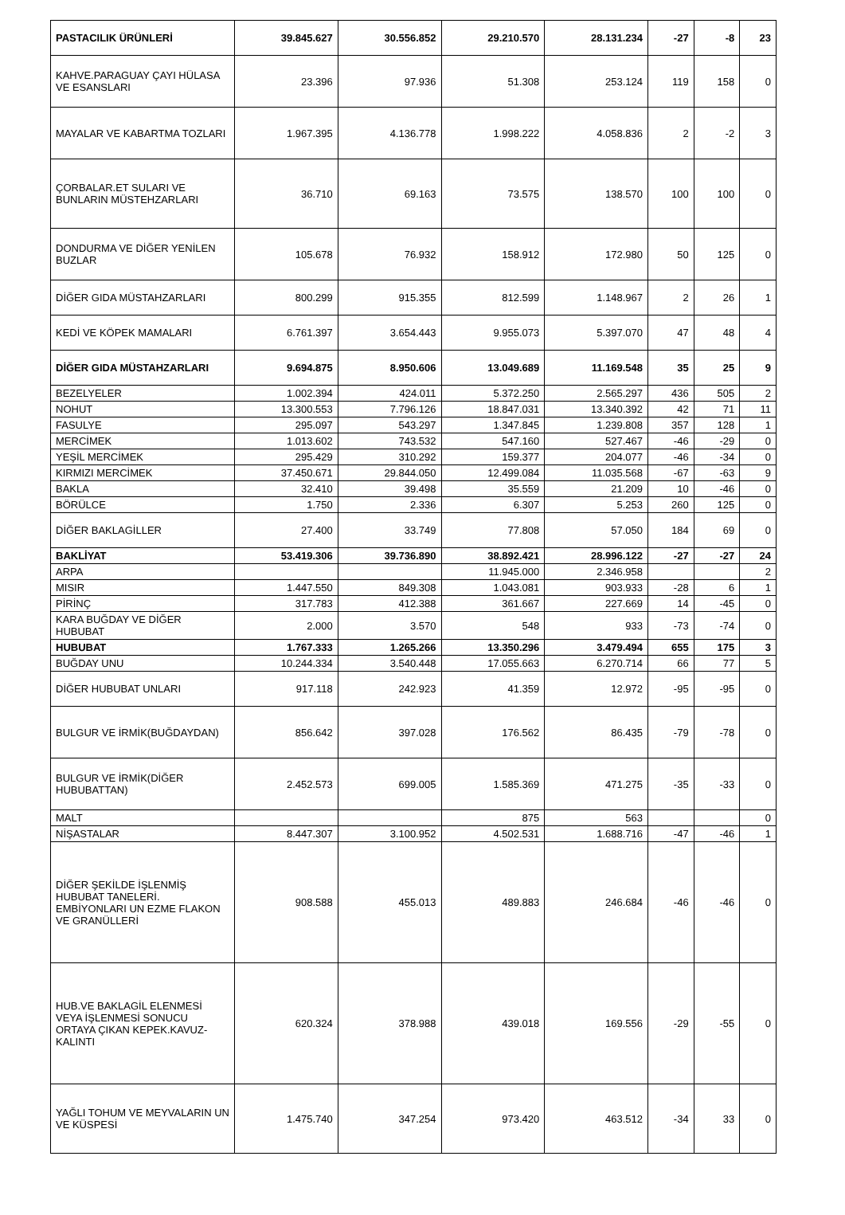| PASTACILIK ÜRÜNLERİ | 39.845.627 | 30.556.852 | 29.210.570 | 28.131.234 | -27 | -8 | 23 |
| KAHVE.PARAGUAY ÇAYI HÜLASA VE ESANSLARI | 23.396 | 97.936 | 51.308 | 253.124 | 119 | 158 | 0 |
| MAYALAR VE KABARTMA TOZLARI | 1.967.395 | 4.136.778 | 1.998.222 | 4.058.836 | 2 | -2 | 3 |
| ÇORBALAR.ET SULARI VE BUNLARIN MÜSTEHZARLARI | 36.710 | 69.163 | 73.575 | 138.570 | 100 | 100 | 0 |
| DONDURMA VE DİĞER YENİLEN BUZLAR | 105.678 | 76.932 | 158.912 | 172.980 | 50 | 125 | 0 |
| DİĞER GIDA MÜSTAHZARLARI | 800.299 | 915.355 | 812.599 | 1.148.967 | 2 | 26 | 1 |
| KEDİ VE KÖPEK MAMALARI | 6.761.397 | 3.654.443 | 9.955.073 | 5.397.070 | 47 | 48 | 4 |
| DİĞER GIDA MÜSTAHZARLARI | 9.694.875 | 8.950.606 | 13.049.689 | 11.169.548 | 35 | 25 | 9 |
| BEZELYELER | 1.002.394 | 424.011 | 5.372.250 | 2.565.297 | 436 | 505 | 2 |
| NOHUT | 13.300.553 | 7.796.126 | 18.847.031 | 13.340.392 | 42 | 71 | 11 |
| FASULYE | 295.097 | 543.297 | 1.347.845 | 1.239.808 | 357 | 128 | 1 |
| MERCİMEK | 1.013.602 | 743.532 | 547.160 | 527.467 | -46 | -29 | 0 |
| YEŞİL MERCİMEK | 295.429 | 310.292 | 159.377 | 204.077 | -46 | -34 | 0 |
| KIRMIZI MERCİMEK | 37.450.671 | 29.844.050 | 12.499.084 | 11.035.568 | -67 | -63 | 9 |
| BAKLA | 32.410 | 39.498 | 35.559 | 21.209 | 10 | -46 | 0 |
| BÖRÜLCE | 1.750 | 2.336 | 6.307 | 5.253 | 260 | 125 | 0 |
| DİĞER BAKLAGİLLER | 27.400 | 33.749 | 77.808 | 57.050 | 184 | 69 | 0 |
| BAKLİYAT | 53.419.306 | 39.736.890 | 38.892.421 | 28.996.122 | -27 | -27 | 24 |
| ARPA | | | 11.945.000 | 2.346.958 | | | 2 |
| MISIR | 1.447.550 | 849.308 | 1.043.081 | 903.933 | -28 | 6 | 1 |
| PİRİNÇ | 317.783 | 412.388 | 361.667 | 227.669 | 14 | -45 | 0 |
| KARA BUĞDAY VE DİĞER HUBUBAT | 2.000 | 3.570 | 548 | 933 | -73 | -74 | 0 |
| HUBUBAT | 1.767.333 | 1.265.266 | 13.350.296 | 3.479.494 | 655 | 175 | 3 |
| BUĞDAY UNU | 10.244.334 | 3.540.448 | 17.055.663 | 6.270.714 | 66 | 77 | 5 |
| DİĞER HUBUBAT UNLARI | 917.118 | 242.923 | 41.359 | 12.972 | -95 | -95 | 0 |
| BULGUR VE İRMİK(BUĞDAYDAN) | 856.642 | 397.028 | 176.562 | 86.435 | -79 | -78 | 0 |
| BULGUR VE İRMİK(DİĞER HUBUBATTAN) | 2.452.573 | 699.005 | 1.585.369 | 471.275 | -35 | -33 | 0 |
| MALT | | | 875 | 563 | | | 0 |
| NİŞASTALAR | 8.447.307 | 3.100.952 | 4.502.531 | 1.688.716 | -47 | -46 | 1 |
| DİĞER ŞEKİLDE İŞLENMİŞ HUBUBAT TANELERİ. EMBİYONLARI UN EZME FLAKON VE GRANÜLLERİ | 908.588 | 455.013 | 489.883 | 246.684 | -46 | -46 | 0 |
| HUB.VE BAKLAGİL ELENMESİ VEYA İŞLENMESİ SONUCU ORTAYA ÇIKAN KEPEK.KAVUZ-KALINTI | 620.324 | 378.988 | 439.018 | 169.556 | -29 | -55 | 0 |
| YAĞLI TOHUM VE MEYVALARIN UN VE KÜSPESİ | 1.475.740 | 347.254 | 973.420 | 463.512 | -34 | 33 | 0 |